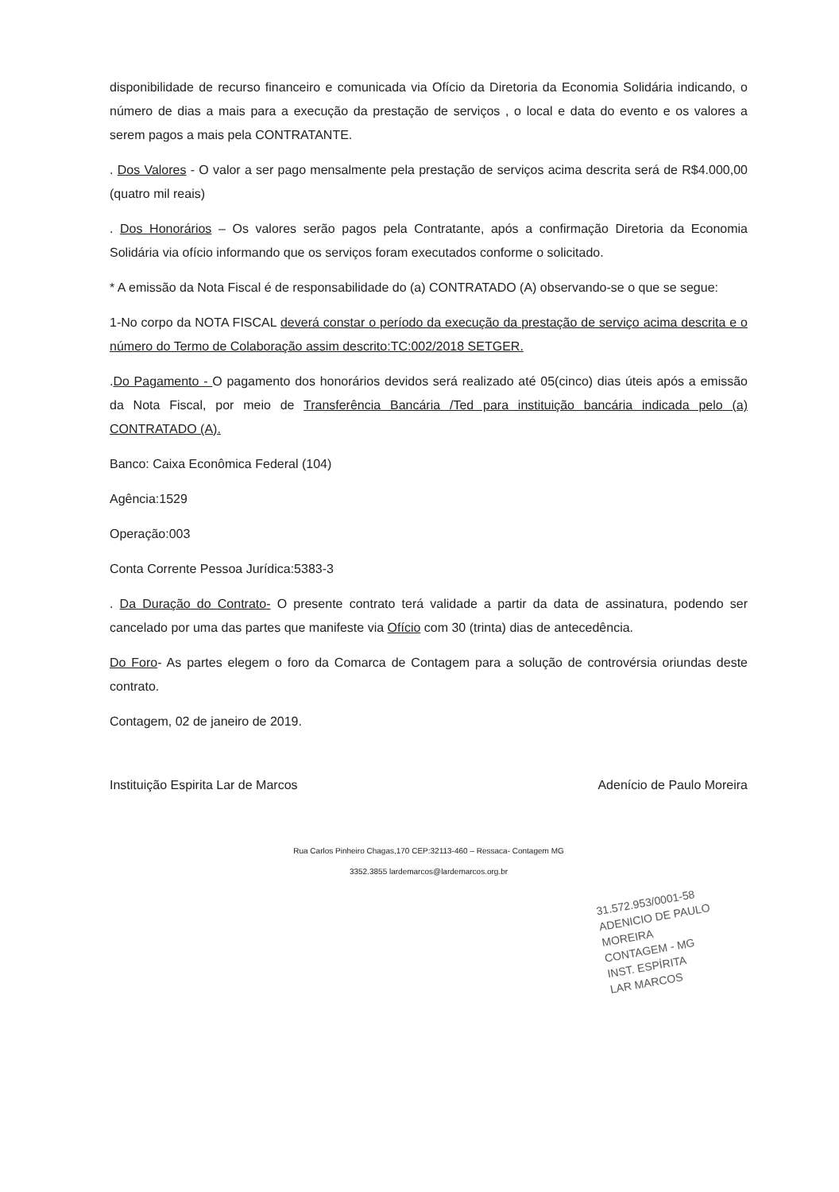disponibilidade de recurso financeiro e comunicada via Ofício da Diretoria da Economia Solidária indicando, o número de dias a mais para a execução da prestação de serviços , o local e data do evento e os valores a serem pagos a mais pela CONTRATANTE.
. Dos Valores - O valor a ser pago mensalmente pela prestação de serviços acima descrita será de R$4.000,00 (quatro mil reais)
. Dos Honorários – Os valores serão pagos pela Contratante, após a confirmação Diretoria da Economia Solidária via ofício informando que os serviços foram executados conforme o solicitado.
* A emissão da Nota Fiscal é de responsabilidade do (a) CONTRATADO (A) observando-se o que se segue:
1-No corpo da NOTA FISCAL deverá constar o período da execução da prestação de serviço acima descrita e o número do Termo de Colaboração assim descrito:TC:002/2018 SETGER.
.Do Pagamento - O pagamento dos honorários devidos será realizado até 05(cinco) dias úteis após a emissão da Nota Fiscal, por meio de Transferência Bancária /Ted para instituição bancária indicada pelo (a) CONTRATADO (A).
Banco: Caixa Econômica Federal (104)
Agência:1529
Operação:003
Conta Corrente Pessoa Jurídica:5383-3
. Da Duração do Contrato- O presente contrato terá validade a partir da data de assinatura, podendo ser cancelado por uma das partes que manifeste via Ofício com 30 (trinta) dias de antecedência.
Do Foro- As partes elegem o foro da Comarca de Contagem para a solução de controvérsia oriundas deste contrato.
Contagem, 02 de janeiro de 2019.
Instituição Espirita Lar de Marcos Adenício de Paulo Moreira
Rua Carlos Pinheiro Chagas,170 CEP:32113-460 – Ressaca- Contagem MG
3352.3855 lardemarcos@lardemarcos.org.br
31.572.953/0001-58
ADENICIO DE PAULO MOREIRA
CONTAGEM - MG
INST. ESPÍRITA
LAR MARCOS